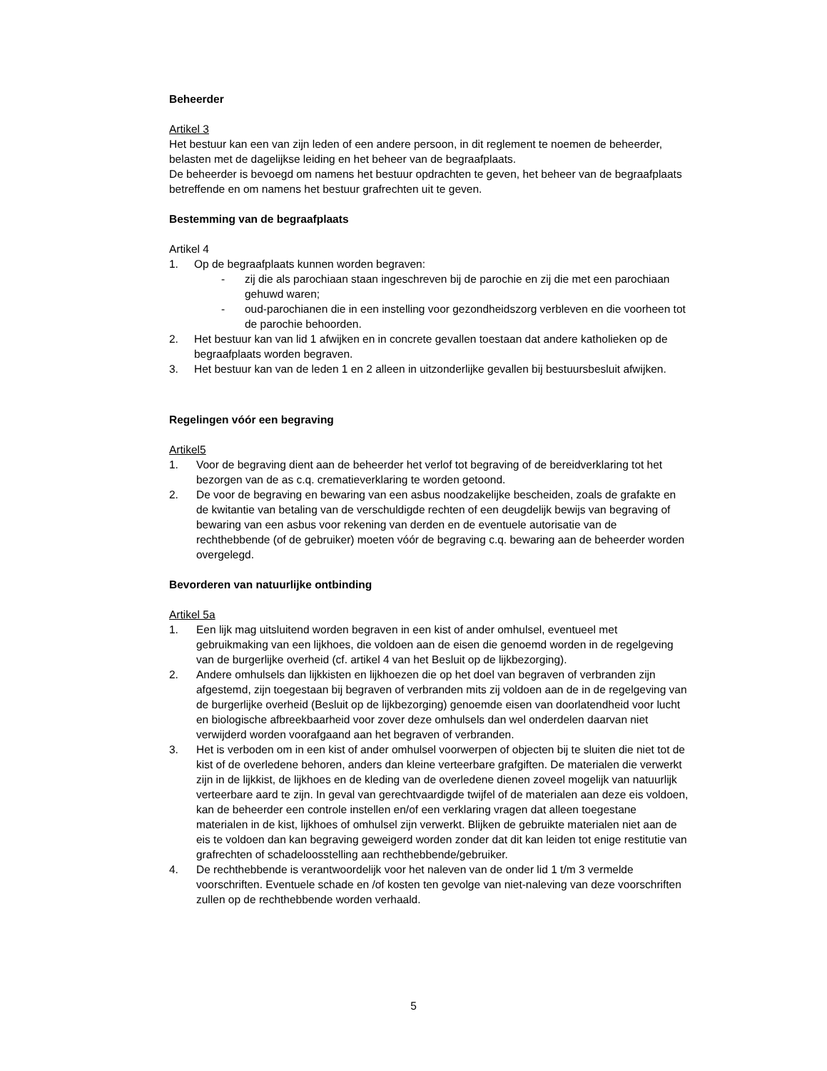Beheerder
Artikel 3
Het bestuur kan een van zijn leden of een andere persoon, in dit reglement te noemen de beheerder, belasten met de dagelijkse leiding en het beheer van de begraafplaats.
De beheerder is bevoegd om namens het bestuur opdrachten te geven, het beheer van de begraafplaats betreffende en om namens het bestuur grafrechten uit te geven.
Bestemming van de begraafplaats
Artikel 4
1. Op de begraafplaats kunnen worden begraven:
- zij die als parochiaan staan ingeschreven bij de parochie en zij die met een parochiaan gehuwd waren;
- oud-parochianen die in een instelling voor gezondheidszorg verbleven en die voorheen tot de parochie behoorden.
2. Het bestuur kan van lid 1 afwijken en in concrete gevallen toestaan dat andere katholieken op de begraafplaats worden begraven.
3. Het bestuur kan van de leden 1 en 2 alleen in uitzonderlijke gevallen bij bestuursbesluit afwijken.
Regelingen vóór een begraving
Artikel5
1. Voor de begraving dient aan de beheerder het verlof tot begraving of de bereidverklaring tot het bezorgen van de as c.q. crematieverklaring te worden getoond.
2. De voor de begraving en bewaring van een asbus noodzakelijke bescheiden, zoals de grafakte en de kwitantie van betaling van de verschuldigde rechten of een deugdelijk bewijs van begraving of bewaring van een asbus voor rekening van derden en de eventuele autorisatie van de rechthebbende (of de gebruiker) moeten vóór de begraving c.q. bewaring aan de beheerder worden overgelegd.
Bevorderen van natuurlijke ontbinding
Artikel 5a
1. Een lijk mag uitsluitend worden begraven in een kist of ander omhulsel, eventueel met gebruikmaking van een lijkhoes, die voldoen aan de eisen die genoemd worden in de regelgeving van de burgerlijke overheid (cf. artikel 4 van het Besluit op de lijkbezorging).
2. Andere omhulsels dan lijkkisten en lijkhoezen die op het doel van begraven of verbranden zijn afgestemd, zijn toegestaan bij begraven of verbranden mits zij voldoen aan de in de regelgeving van de burgerlijke overheid (Besluit op de lijkbezorging) genoemde eisen van doorlatendheid voor lucht en biologische afbreekbaarheid voor zover deze omhulsels dan wel onderdelen daarvan niet verwijderd worden voorafgaand aan het begraven of verbranden.
3. Het is verboden om in een kist of ander omhulsel voorwerpen of objecten bij te sluiten die niet tot de kist of de overledene behoren, anders dan kleine verteerbare grafgiften. De materialen die verwerkt zijn in de lijkkist, de lijkhoes en de kleding van de overledene dienen zoveel mogelijk van natuurlijk verteerbare aard te zijn. In geval van gerechtvaardigde twijfel of de materialen aan deze eis voldoen, kan de beheerder een controle instellen en/of een verklaring vragen dat alleen toegestane materialen in de kist, lijkhoes of omhulsel zijn verwerkt. Blijken de gebruikte materialen niet aan de eis te voldoen dan kan begraving geweigerd worden zonder dat dit kan leiden tot enige restitutie van grafrechten of schadeloosstelling aan rechthebbende/gebruiker.
4. De rechthebbende is verantwoordelijk voor het naleven van de onder lid 1 t/m 3 vermelde voorschriften. Eventuele schade en /of kosten ten gevolge van niet-naleving van deze voorschriften zullen op de rechthebbende worden verhaald.
5